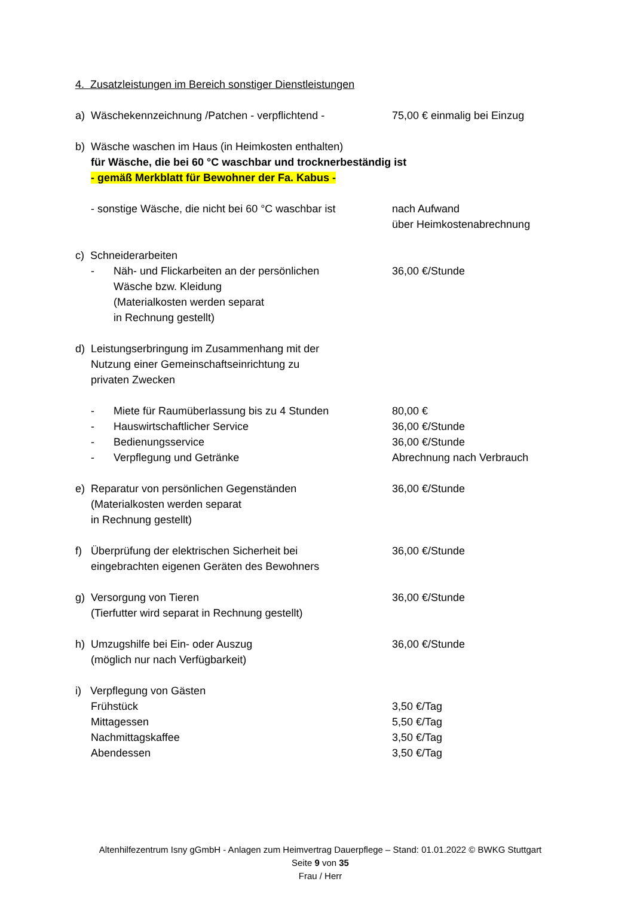4. Zusatzleistungen im Bereich sonstiger Dienstleistungen
a) Wäschekennzeichnung /Patchen - verpflichtend -
75,00 € einmalig bei Einzug
b) Wäsche waschen im Haus (in Heimkosten enthalten)
für Wäsche, die bei 60 °C waschbar und trocknerbeständig ist
- gemäß Merkblatt für Bewohner der Fa. Kabus -
- sonstige Wäsche, die nicht bei 60 °C waschbar ist
nach Aufwand
über Heimkostenabrechnung
c) Schneiderarbeiten
- Näh- und Flickarbeiten an der persönlichen
Wäsche bzw. Kleidung
(Materialkosten werden separat
in Rechnung gestellt)
36,00 €/Stunde
d) Leistungserbringung im Zusammenhang mit der
Nutzung einer Gemeinschaftseinrichtung zu
privaten Zwecken
- Miete für Raumüberlassung bis zu 4 Stunden 80,00 €
- Hauswirtschaftlicher Service 36,00 €/Stunde
- Bedienungsservice 36,00 €/Stunde
- Verpflegung und Getränke Abrechnung nach Verbrauch
e) Reparatur von persönlichen Gegenständen
(Materialkosten werden separat
in Rechnung gestellt)
36,00 €/Stunde
f) Überprüfung der elektrischen Sicherheit bei
eingebrachten eigenen Geräten des Bewohners
36,00 €/Stunde
g) Versorgung von Tieren
(Tierfutter wird separat in Rechnung gestellt)
36,00 €/Stunde
h) Umzugshilfe bei Ein- oder Auszug
(möglich nur nach Verfügbarkeit)
36,00 €/Stunde
i) Verpflegung von Gästen
Frühstück 3,50 €/Tag
Mittagessen 5,50 €/Tag
Nachmittagskaffee 3,50 €/Tag
Abendessen 3,50 €/Tag
Altenhilfezentrum Isny gGmbH - Anlagen zum Heimvertrag Dauerpflege – Stand: 01.01.2022 © BWKG Stuttgart
Seite 9 von 35
Frau / Herr